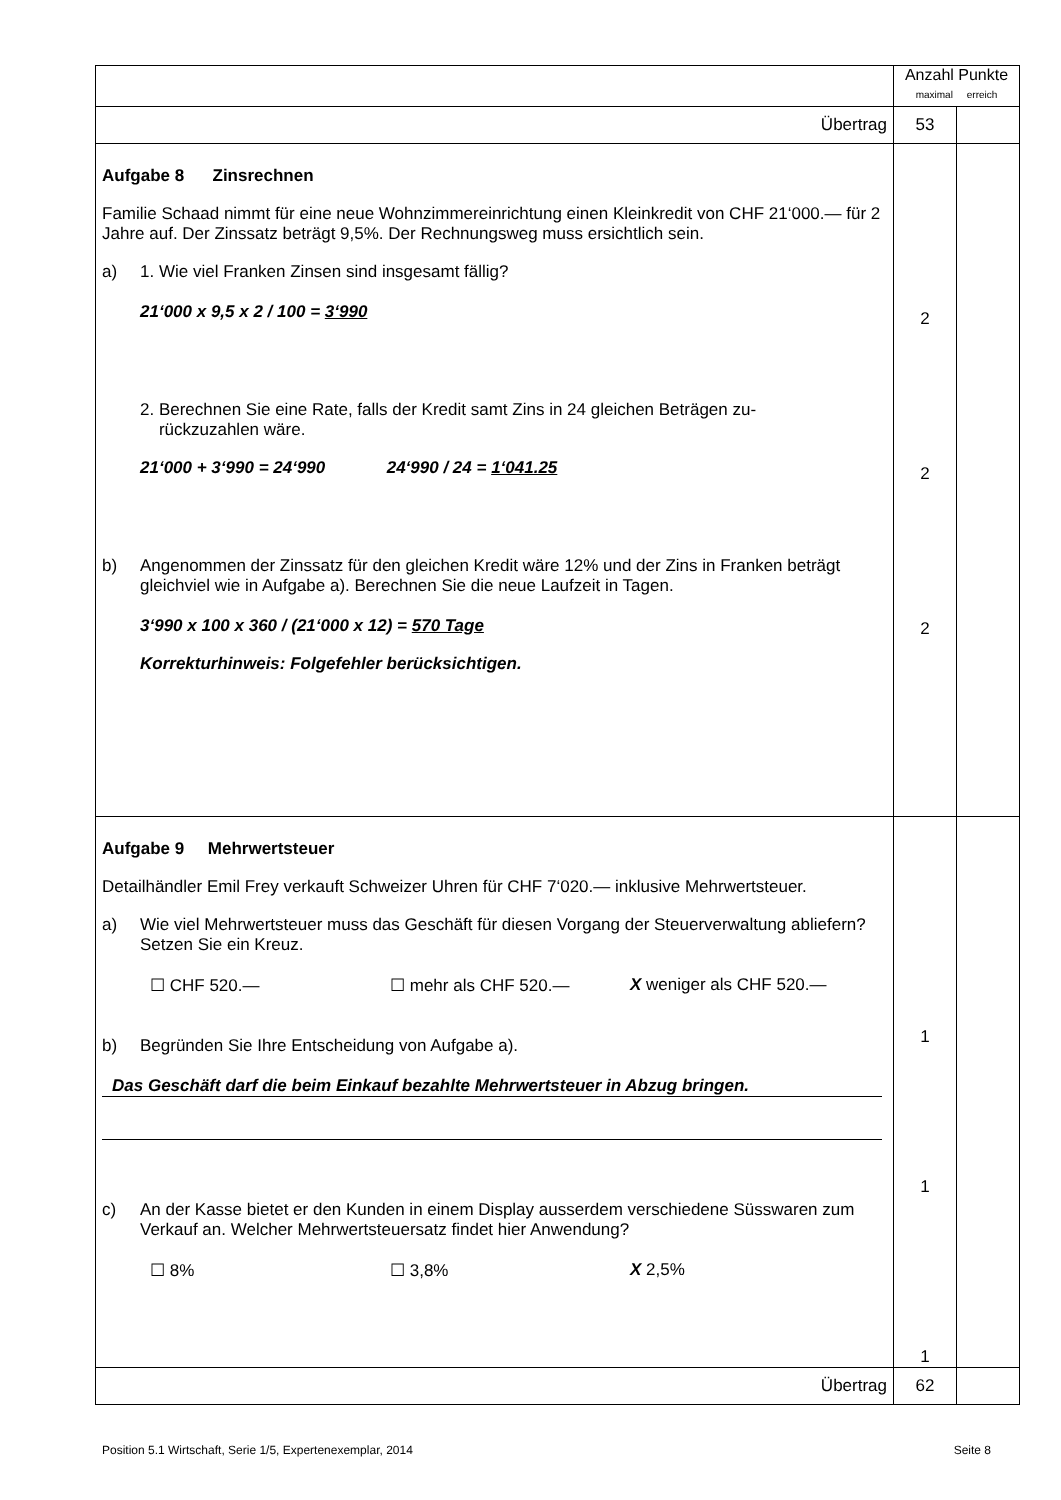| | Anzahl Punkte maximal erreich | |
| Übertrag | 53 | |
| Aufgabe 8 Zinsrechnen Familie Schaad nimmt für eine neue Wohnzimmereinrichtung einen Kleinkredit von CHF 21‘000.— für 2 Jahre auf. Der Zinssatz beträgt 9,5%. Der Rechnungsweg muss ersichtlich sein. a) 1. Wie viel Franken Zinsen sind insgesamt fällig? 21‘000 x 9,5 x 2 / 100 = 3‘990 2. Berechnen Sie eine Rate, falls der Kredit samt Zins in 24 gleichen Beträgen zu- rückzuzahlen wäre. 21‘000 + 3‘990 = 24‘990 24‘990 / 24 = 1‘041.25 b) Angenommen der Zinssatz für den gleichen Kredit wäre 12% und der Zins in Franken beträgt gleichviel wie in Aufgabe a). Berechnen Sie die neue Laufzeit in Tagen. 3‘990 x 100 x 360 / (21‘000 x 12) = 570 Tage Korrekturhinweis: Folgefehler berücksichtigen. | 2 2 2 | |
| Aufgabe 9 Mehrwertsteuer Detailhändler Emil Frey verkauft Schweizer Uhren für CHF 7‘020.— inklusive Mehrwertsteuer. a) Wie viel Mehrwertsteuer muss das Geschäft für diesen Vorgang der Steuerverwaltung abliefern? Setzen Sie ein Kreuz. ☐ CHF 520.— ☐ mehr als CHF 520.— X weniger als CHF 520.— b) Begründen Sie Ihre Entscheidung von Aufgabe a). Das Geschäft darf die beim Einkauf bezahlte Mehrwertsteuer in Abzug bringen. c) An der Kasse bietet er den Kunden in einem Display ausserdem verschiedene Süsswaren zum Verkauf an. Welcher Mehrwertsteuersatz findet hier Anwendung? ☐ 8% ☐ 3,8% X 2,5% | 1 1 1 | |
| Übertrag | 62 | |
Position 5.1 Wirtschaft, Serie 1/5, Expertenexemplar, 2014 Seite 8